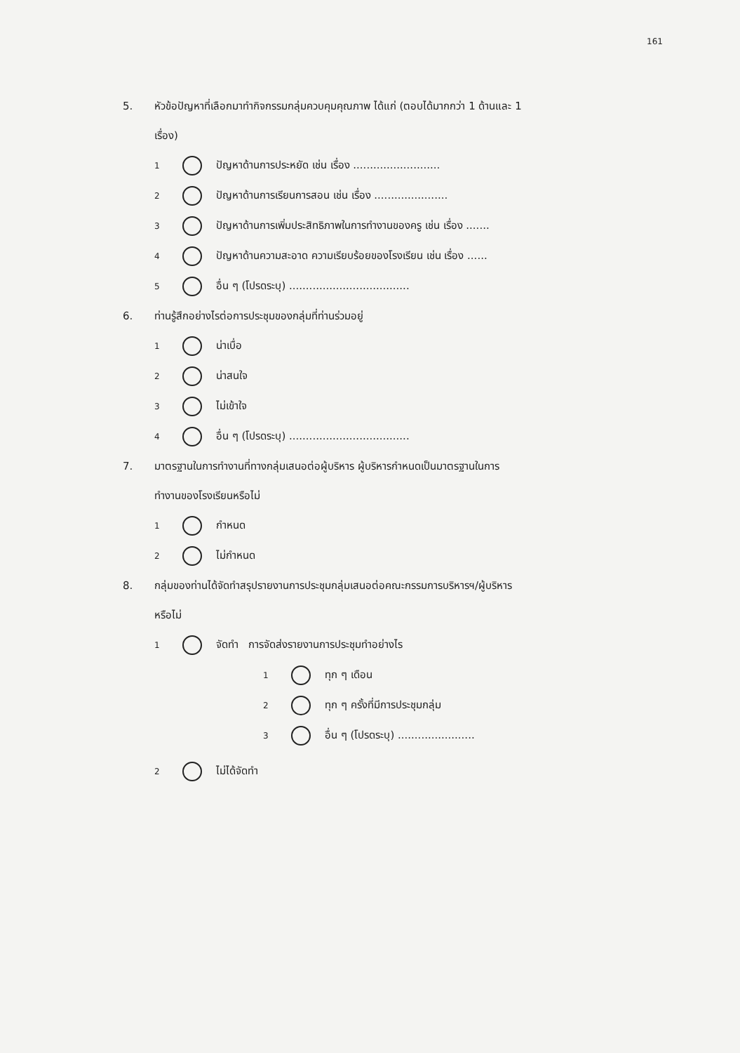161
5. หัวข้อปัญหาที่เลือกมาทำกิจกรรมกลุ่มควบคุมคุณภาพ ได้แก่ (ตอบได้มากกว่า 1 ด้านและ 1
เรื่อง)
1 ปัญหาด้านการประหยัด เช่น เรื่อง ..........................
2 ปัญหาด้านการเรียนการสอน เช่น เรื่อง ......................
3 ปัญหาด้านการเพิ่มประสิทธิภาพในการทำงานของครู เช่น เรื่อง .......
4 ปัญหาด้านความสะอาด ความเรียบร้อยของโรงเรียน เช่น เรื่อง ......
5 อื่น ๆ (โปรดระบุ) ....................................
6. ท่านรู้สึกอย่างไรต่อการประชุมของกลุ่มที่ท่านร่วมอยู่
1 น่าเบื่อ
2 น่าสนใจ
3 ไม่เข้าใจ
4 อื่น ๆ (โปรดระบุ) ....................................
7. มาตรฐานในการทำงานที่ทางกลุ่มเสนอต่อผู้บริหาร ผู้บริหารกำหนดเป็นมาตรฐานในการ
ทำงานของโรงเรียนหรือไม่
1 กำหนด
2 ไม่กำหนด
8. กลุ่มของท่านได้จัดทำสรุปรายงานการประชุมกลุ่มเสนอต่อคณะกรรมการบริหารฯ/ผู้บริหาร
หรือไม่
1 จัดทำ การจัดส่งรายงานการประชุมทำอย่างไร
1 ทุก ๆ เดือน
2 ทุก ๆ ครั้งที่มีการประชุมกลุ่ม
3 อื่น ๆ (โปรดระบุ) .......................
2 ไม่ได้จัดทำ